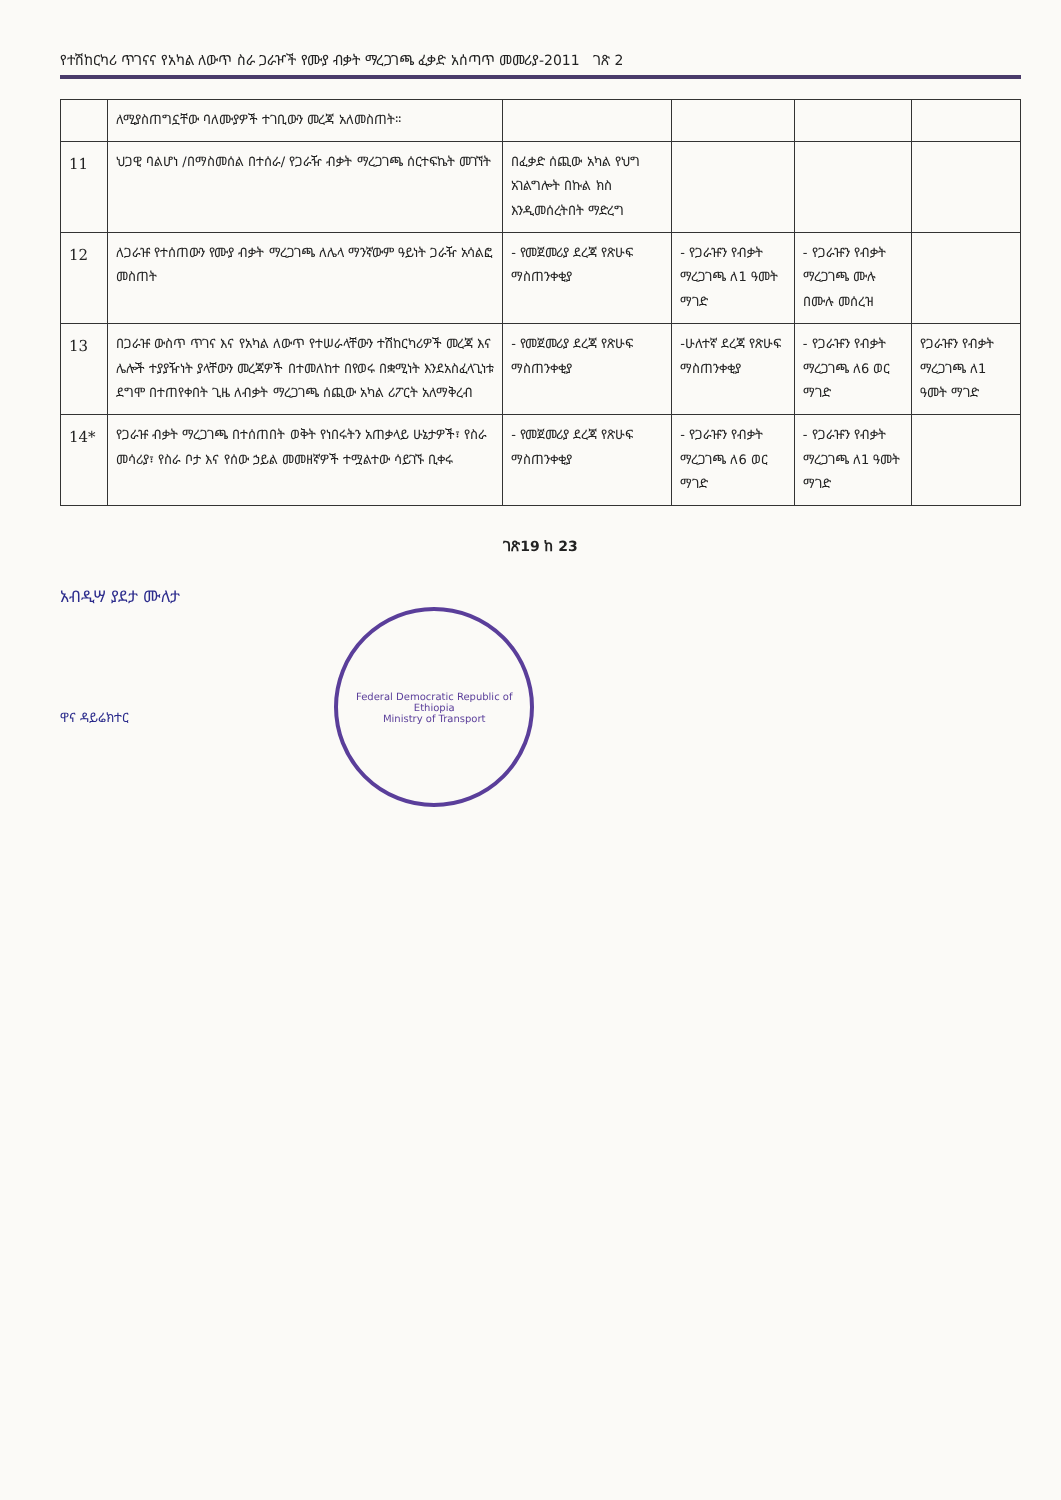የተሽከርካሪ ጥገናና የአካል ለውጥ ስራ ጋራዦች የሙያ ብቃት ማረጋገጫ ፈቃድ አሰጣጥ መመሪያ-2011 ገጽ 2
| | ለሚያስጠግኗቸው ባለሙያዎች ተገቢውን መረጃ አለመስጠት፡፡ | | | | |
| 11 | ህጋዊ ባልሆነ /በማስመሰል በተሰራ/ የጋራዥ ብቃት ማረጋገጫ ሰርተፍኬት መገኘት | በፈቃድ ሰጪው አካል የህግ አገልግሎት በኩል ክስ እንዲመሰረትበት ማድረግ | | | |
| 12 | ለጋራዡ የተሰጠውን የሙያ ብቃት ማረጋገጫ ለሌላ ማንኛውም ዓይነት ጋራዥ አሳልፎ መስጠት | - የመጀመሪያ ደረጃ የጽሁፍ ማስጠንቀቂያ | - የጋራዡን የብቃት ማረጋገጫ ለ1 ዓመት ማገድ | - የጋራዡን የብቃት ማረጋገጫ ሙሉ በሙሉ መሰረዝ | |
| 13 | በጋራዡ ውስጥ ጥገና እና የአካል ለውጥ የተሠራላቸውን ተሽከርካሪዎች መረጃ እና ሌሎች ተያያዥነት ያላቸውን መረጃዎች በተመለከተ በየወሩ በቋሚነት እንደአስፈላጊነቱ ደግሞ በተጠየቀበት ጊዜ ለብቃት ማረጋገጫ ሰጪው አካል ሪፖርት አለማቅረብ | - የመጀመሪያ ደረጃ የጽሁፍ ማስጠንቀቂያ | -ሁለተኛ ደረጃ የጽሁፍ ማስጠንቀቂያ | - የጋራዡን የብቃት ማረጋገጫ ለ6 ወር ማገድ | የጋራዡን የብቃት ማረጋገጫ ለ1 ዓመት ማገድ |
| 14* | የጋራዡ ብቃት ማረጋገጫ በተሰጠበት ወቅት የነበሩትን አጠቃላይ ሁኔታዎች፣ የስራ መሳሪያ፣ የስራ ቦታ እና የሰው ኃይል መመዘኛዎች ተሟልተው ሳይገኙ ቢቀሩ | - የመጀመሪያ ደረጃ የጽሁፍ ማስጠንቀቂያ | - የጋራዡን የብቃት ማረጋገጫ ለ6 ወር ማገድ | - የጋራዡን የብቃት ማረጋገጫ ለ1 ዓመት ማገድ | |
ገጽ19 ከ 23
አብዲሣ ያደታ ሙለታ
ዋና ዳይሬክተር Federal Democratic Republic of Ethiopia
Ministry of Transport